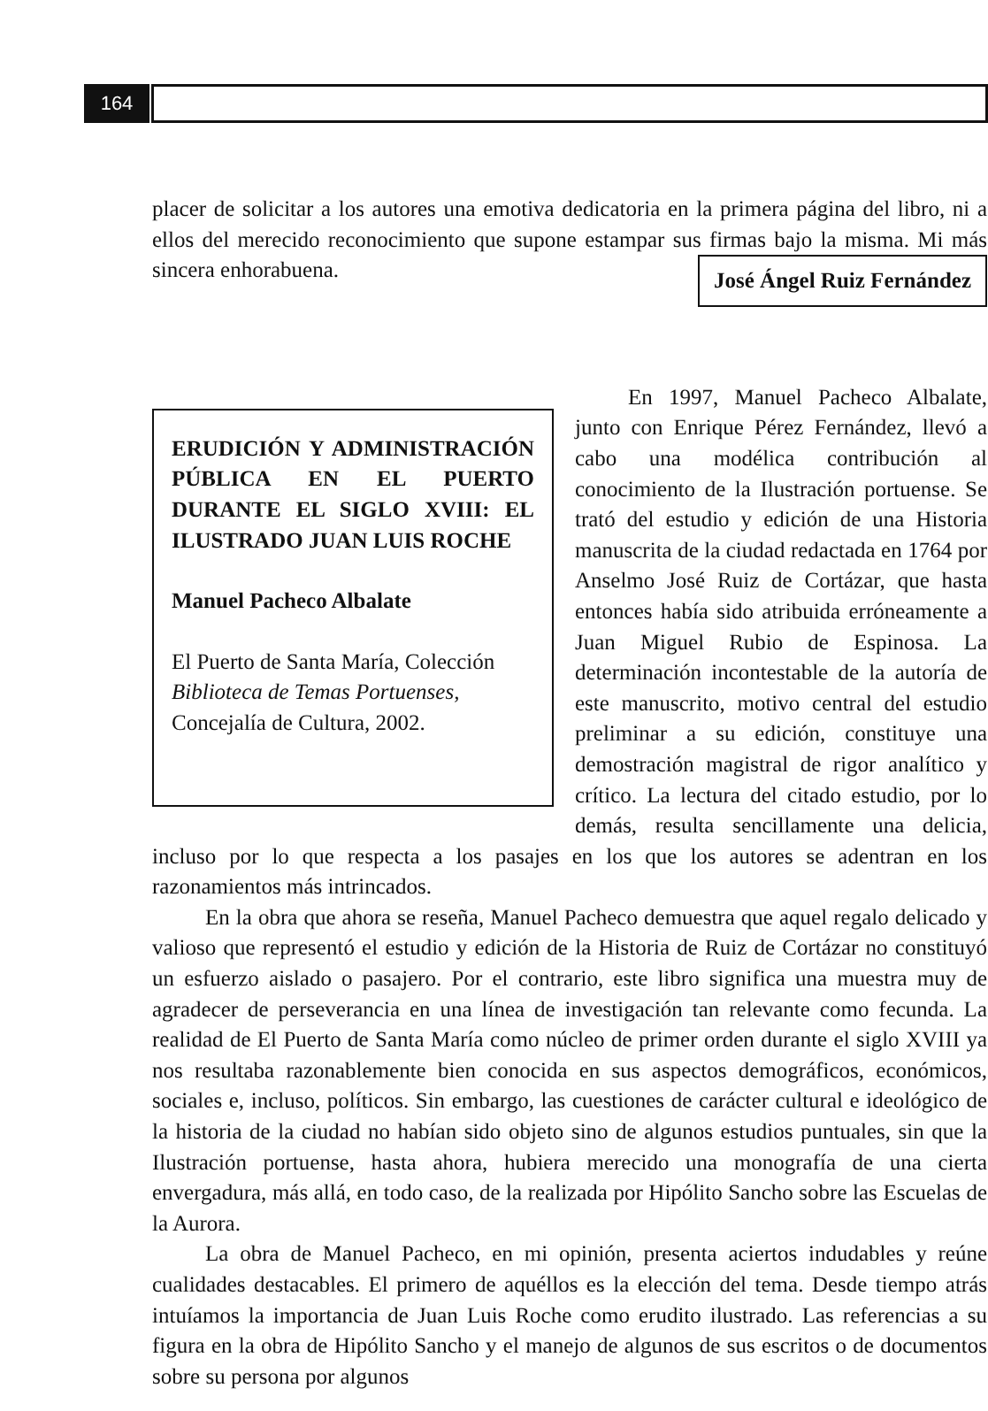164
placer de solicitar a los autores una emotiva dedicatoria en la primera página del libro, ni a ellos del merecido reconocimiento que supone estampar sus firmas bajo la misma. Mi más sincera enhorabuena. José Ángel Ruiz Fernández
ERUDICIÓN Y ADMINISTRACIÓN PÚBLICA EN EL PUERTO DURANTE EL SIGLO XVIII: EL ILUSTRADO JUAN LUIS ROCHE
Manuel Pacheco Albalate
El Puerto de Santa María, Colección Biblioteca de Temas Portuenses, Concejalía de Cultura, 2002.
En 1997, Manuel Pacheco Albalate, junto con Enrique Pérez Fernández, llevó a cabo una modélica contribución al conocimiento de la Ilustración portuense. Se trató del estudio y edición de una Historia manuscrita de la ciudad redactada en 1764 por Anselmo José Ruiz de Cortázar, que hasta entonces había sido atribuida erróneamente a Juan Miguel Rubio de Espinosa. La determinación incontestable de la autoría de este manuscrito, motivo central del estudio preliminar a su edición, constituye una demostración magistral de rigor analítico y crítico. La lectura del citado estudio, por lo demás, resulta sencillamente una delicia, incluso por lo que respecta a los pasajes en los que los autores se adentran en los razonamientos más intrincados.
En la obra que ahora se reseña, Manuel Pacheco demuestra que aquel regalo delicado y valioso que representó el estudio y edición de la Historia de Ruiz de Cortázar no constituyó un esfuerzo aislado o pasajero. Por el contrario, este libro significa una muestra muy de agradecer de perseverancia en una línea de investigación tan relevante como fecunda. La realidad de El Puerto de Santa María como núcleo de primer orden durante el siglo XVIII ya nos resultaba razonablemente bien conocida en sus aspectos demográficos, económicos, sociales e, incluso, políticos. Sin embargo, las cuestiones de carácter cultural e ideológico de la historia de la ciudad no habían sido objeto sino de algunos estudios puntuales, sin que la Ilustración portuense, hasta ahora, hubiera merecido una monografía de una cierta envergadura, más allá, en todo caso, de la realizada por Hipólito Sancho sobre las Escuelas de la Aurora.
La obra de Manuel Pacheco, en mi opinión, presenta aciertos indudables y reúne cualidades destacables. El primero de aquéllos es la elección del tema. Desde tiempo atrás intuíamos la importancia de Juan Luis Roche como erudito ilustrado. Las referencias a su figura en la obra de Hipólito Sancho y el manejo de algunos de sus escritos o de documentos sobre su persona por algunos